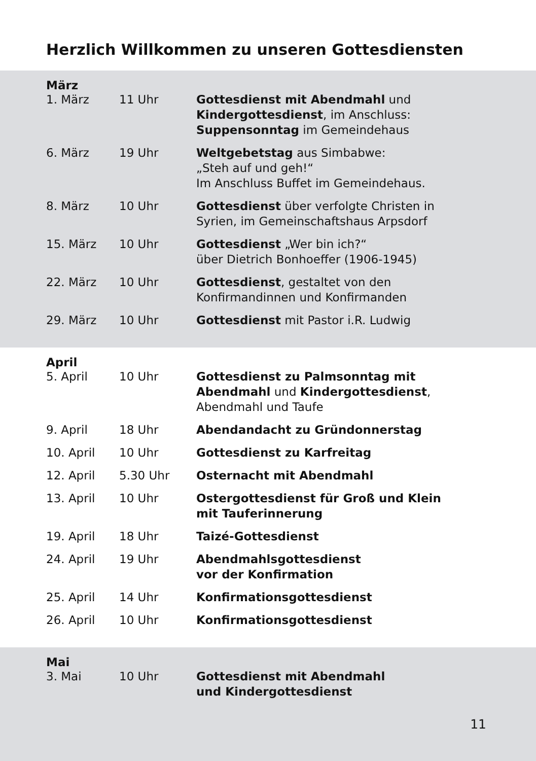Herzlich Willkommen zu unseren Gottesdiensten
März
| 1. März | 11 Uhr | Gottesdienst mit Abendmahl und Kindergottesdienst , im Anschluss: Suppensonntag im Gemeindehaus |
| 6. März | 19 Uhr | Weltgebetstag aus Simbabwe: „Steh auf und geh!“ Im Anschluss Buffet im Gemeindehaus. |
| 8. März | 10 Uhr | Gottesdienst über verfolgte Christen in Syrien, im Gemeinschaftshaus Arpsdorf |
| 15. März | 10 Uhr | Gottesdienst „Wer bin ich?“ über Dietrich Bonhoeffer (1906-1945) |
| 22. März | 10 Uhr | Gottesdienst , gestaltet von den Konfirmandinnen und Konfirmanden |
| 29. März | 10 Uhr | Gottesdienst mit Pastor i.R. Ludwig |
April
| 5. April | 10 Uhr | Gottesdienst zu Palmsonntag mit Abendmahl und Kindergottesdienst , Abendmahl und Taufe |
| 9. April | 18 Uhr | Abendandacht zu Gründonnerstag |
| 10. April | 10 Uhr | Gottesdienst zu Karfreitag |
| 12. April | 5.30 Uhr | Osternacht mit Abendmahl |
| 13. April | 10 Uhr | Ostergottesdienst für Groß und Klein mit Tauferinnerung |
| 19. April | 18 Uhr | Taizé-Gottesdienst |
| 24. April | 19 Uhr | Abendmahlsgottesdienst vor der Konfirmation |
| 25. April | 14 Uhr | Konfirmationsgottesdienst |
| 26. April | 10 Uhr | Konfirmationsgottesdienst |
Mai
| 3. Mai | 10 Uhr | Gottesdienst mit Abendmahl und Kindergottesdienst |
11